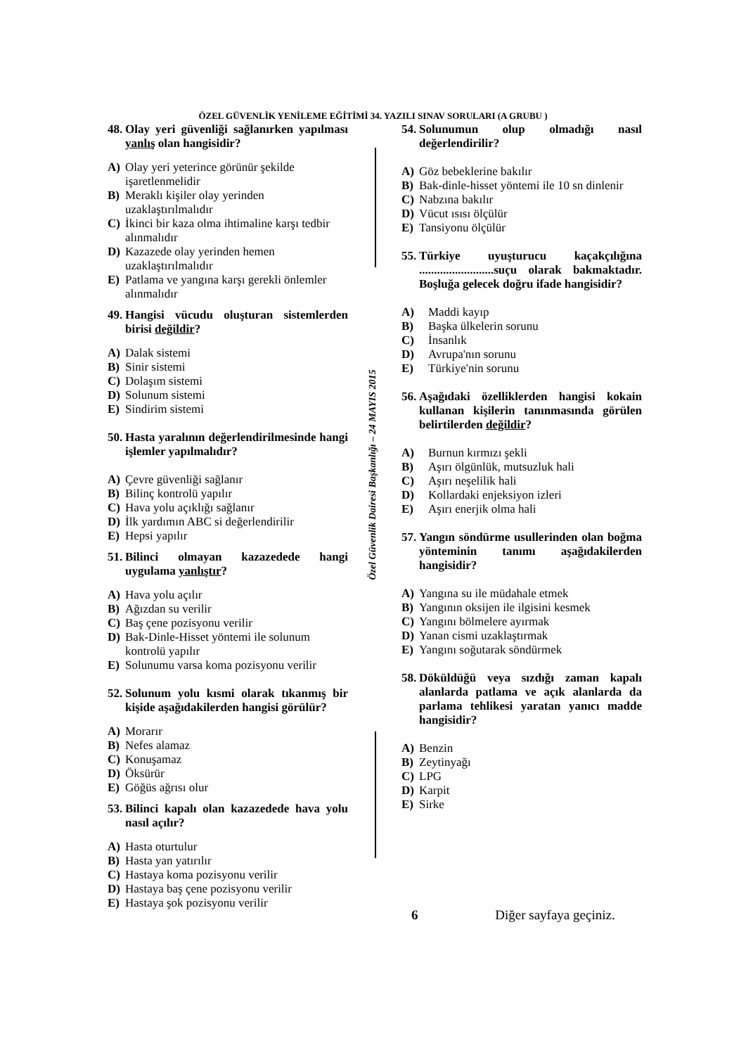ÖZEL GÜVENLİK YENİLEME EĞİTİMİ 34. YAZILI SINAV SORULARI (A GRUBU )
Özel Güvenlik Dairesi Başkanlığı – 24 MAYIS 2015
48. Olay yeri güvenliği sağlanırken yapılması yanlış olan hangisidir?
A) Olay yeri yeterince görünür şekilde işaretlenmelidir
B) Meraklı kişiler olay yerinden uzaklaştırılmalıdır
C) İkinci bir kaza olma ihtimaline karşı tedbir alınmalıdır
D) Kazazede olay yerinden hemen uzaklaştırılmalıdır
E) Patlama ve yangına karşı gerekli önlemler alınmalıdır
49. Hangisi vücudu oluşturan sistemlerden birisi değildir?
A) Dalak sistemi
B) Sinir sistemi
C) Dolaşım sistemi
D) Solunum sistemi
E) Sindirim sistemi
50. Hasta yaralının değerlendirilmesinde hangi işlemler yapılmalıdır?
A) Çevre güvenliği sağlanır
B) Bilinç kontrolü yapılır
C) Hava yolu açıklığı sağlanır
D) İlk yardımın ABC si değerlendirilir
E) Hepsi yapılır
51. Bilinci olmayan kazazedede hangi uygulama yanlıştır?
A) Hava yolu açılır
B) Ağızdan su verilir
C) Baş çene pozisyonu verilir
D) Bak-Dinle-Hisset yöntemi ile solunum kontrolü yapılır
E) Solunumu varsa koma pozisyonu verilir
52. Solunum yolu kısmi olarak tıkanmış bir kişide aşağıdakilerden hangisi görülür?
A) Morarır
B) Nefes alamaz
C) Konuşamaz
D) Öksürür
E) Göğüs ağrısı olur
53. Bilinci kapalı olan kazazedede hava yolu nasıl açılır?
A) Hasta oturtulur
B) Hasta yan yatırılır
C) Hastaya koma pozisyonu verilir
D) Hastaya baş çene pozisyonu verilir
E) Hastaya şok pozisyonu verilir
54. Solunumun olup olmadığı nasıl değerlendirilir?
A) Göz bebeklerine bakılır
B) Bak-dinle-hisset yöntemi ile 10 sn dinlenir
C) Nabzına bakılır
D) Vücut ısısı ölçülür
E) Tansiyonu ölçülür
55. Türkiye uyuşturucu kaçakçılığına .........................suçu olarak bakmaktadır. Boşluğa gelecek doğru ifade hangisidir?
A) Maddi kayıp
B) Başka ülkelerin sorunu
C) İnsanlık
D) Avrupa'nın sorunu
E) Türkiye'nin sorunu
56. Aşağıdaki özelliklerden hangisi kokain kullanan kişilerin tanınmasında görülen belirtilerden değildir?
A) Burnun kırmızı şekli
B) Aşırı ölgünlük, mutsuzluk hali
C) Aşırı neşelilik hali
D) Kollardaki enjeksiyon izleri
E) Aşırı enerjik olma hali
57. Yangın söndürme usullerinden olan boğma yönteminin tanımı aşağıdakilerden hangisidir?
A) Yangına su ile müdahale etmek
B) Yangının oksijen ile ilgisini kesmek
C) Yangını bölmelere ayırmak
D) Yanan cismi uzaklaştırmak
E) Yangını soğutarak söndürmek
58. Döküldüğü veya sızdığı zaman kapalı alanlarda patlama ve açık alanlarda da parlama tehlikesi yaratan yanıcı madde hangisidir?
A) Benzin
B) Zeytinyağı
C) LPG
D) Karpit
E) Sirke
6 Diğer sayfaya geçiniz.